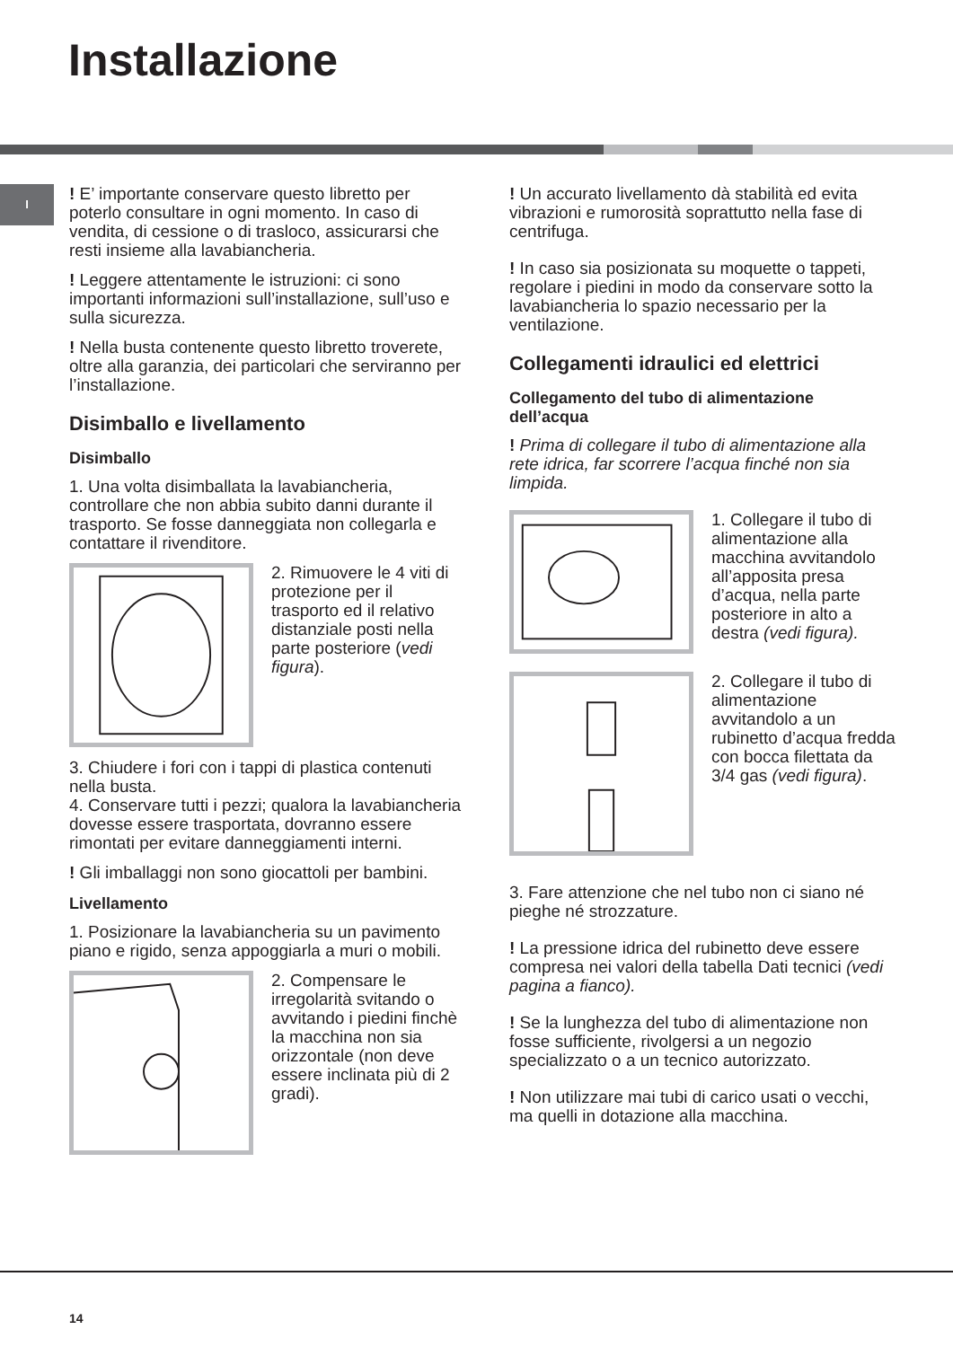Installazione
I
! E’ importante conservare questo libretto per poterlo consultare in ogni momento. In caso di vendita, di cessione o di trasloco, assicurarsi che resti insieme alla lavabiancheria.
! Leggere attentamente le istruzioni: ci sono importanti informazioni sull’installazione, sull’uso e sulla sicurezza.
! Nella busta contenente questo libretto troverete, oltre alla garanzia, dei particolari che serviranno per l’installazione.
Disimballo e livellamento
Disimballo
1. Una volta disimballata la lavabiancheria, controllare che non abbia subito danni durante il trasporto. Se fosse danneggiata non collegarla e contattare il rivenditore.
2. Rimuovere le 4 viti di protezione per il trasporto ed il relativo distanziale posti nella parte posteriore (vedi figura).
3. Chiudere i fori con i tappi di plastica contenuti nella busta.
4. Conservare tutti i pezzi; qualora la lavabiancheria dovesse essere trasportata, dovranno essere rimontati per evitare danneggiamenti interni.
! Gli imballaggi non sono giocattoli per bambini.
Livellamento
1. Posizionare la lavabiancheria su un pavimento piano e rigido, senza appoggiarla a muri o mobili.
2. Compensare le irregolarità svitando o avvitando i piedini finchè la macchina non sia orizzontale (non deve essere inclinata più di 2 gradi).
! Un accurato livellamento dà stabilità ed evita vibrazioni e rumorosità soprattutto nella fase di centrifuga.
! In caso sia posizionata su moquette o tappeti, regolare i piedini in modo da conservare sotto la lavabiancheria lo spazio necessario per la ventilazione.
Collegamenti idraulici ed elettrici
Collegamento del tubo di alimentazione dell’acqua
! Prima di collegare il tubo di alimentazione alla rete idrica, far scorrere l’acqua finché non sia limpida.
1. Collegare il tubo di alimentazione alla macchina avvitandolo all’apposita presa d’acqua, nella parte posteriore in alto a destra (vedi figura).
2. Collegare il tubo di alimentazione avvitandolo a un rubinetto d’acqua fredda con bocca filettata da 3/4 gas (vedi figura).
3. Fare attenzione che nel tubo non ci siano né pieghe né strozzature.
! La pressione idrica del rubinetto deve essere compresa nei valori della tabella Dati tecnici (vedi pagina a fianco).
! Se la lunghezza del tubo di alimentazione non fosse sufficiente, rivolgersi a un negozio specializzato o a un tecnico autorizzato.
! Non utilizzare mai tubi di carico usati o vecchi, ma quelli in dotazione alla macchina.
14